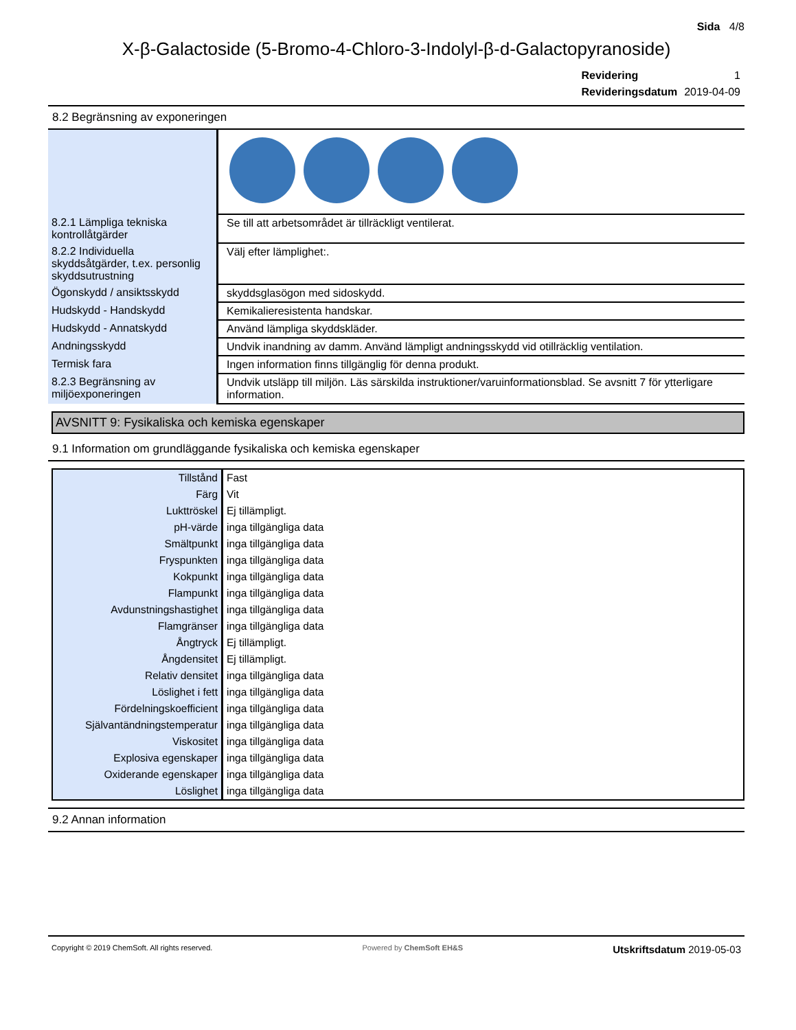Sida 4/8
X-β-Galactoside (5-Bromo-4-Chloro-3-Indolyl-β-d-Galactopyranoside)
| Revidering | 1 |
| Revideringsdatum | 2019-04-09 |
8.2 Begränsning av exponeringen
| 8.2.1 Lämpliga tekniska kontrollåtgärder | Se till att arbetsområdet är tillräckligt ventilerat. |
| 8.2.2 Individuella skyddsåtgärder, t.ex. personlig skyddsutrustning | Välj efter lämplighet:. |
| Ögonskydd / ansiktsskydd | skyddsglasögon med sidoskydd. |
| Hudskydd - Handskydd | Kemikalieresistenta handskar. |
| Hudskydd - Annatskydd | Använd lämpliga skyddskläder. |
| Andningsskydd | Undvik inandning av damm. Använd lämpligt andningsskydd vid otillräcklig ventilation. |
| Termisk fara | Ingen information finns tillgänglig för denna produkt. |
| 8.2.3 Begränsning av miljöexponeringen | Undvik utsläpp till miljön. Läs särskilda instruktioner/varuinformationsblad. Se avsnitt 7 för ytterligare information. |
AVSNITT 9: Fysikaliska och kemiska egenskaper
9.1 Information om grundläggande fysikaliska och kemiska egenskaper
| Tillstånd | Fast |
| Färg | Vit |
| Lukttröskel | Ej tillämpligt. |
| pH-värde | inga tillgängliga data |
| Smältpunkt | inga tillgängliga data |
| Fryspunkten | inga tillgängliga data |
| Kokpunkt | inga tillgängliga data |
| Flampunkt | inga tillgängliga data |
| Avdunstningshastighet | inga tillgängliga data |
| Flamgränser | inga tillgängliga data |
| Ångtryck | Ej tillämpligt. |
| Ångdensitet | Ej tillämpligt. |
| Relativ densitet | inga tillgängliga data |
| Löslighet i fett | inga tillgängliga data |
| Fördelningskoefficient | inga tillgängliga data |
| Självantändningstemperatur | inga tillgängliga data |
| Viskositet | inga tillgängliga data |
| Explosiva egenskaper | inga tillgängliga data |
| Oxiderande egenskaper | inga tillgängliga data |
| Löslighet | inga tillgängliga data |
9.2 Annan information
Copyright © 2019 ChemSoft. All rights reserved. Powered by ChemSoft EH&S Utskriftsdatum 2019-05-03